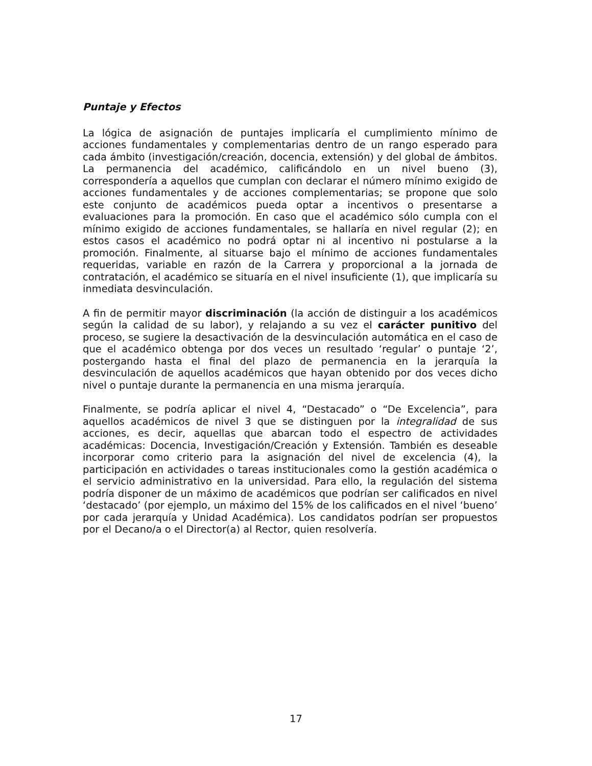Puntaje y Efectos
La lógica de asignación de puntajes implicaría el cumplimiento mínimo de acciones fundamentales y complementarias dentro de un rango esperado para cada ámbito (investigación/creación, docencia, extensión) y del global de ámbitos. La permanencia del académico, calificándolo en un nivel bueno (3), correspondería a aquellos que cumplan con declarar el número mínimo exigido de acciones fundamentales y de acciones complementarias; se propone que solo este conjunto de académicos pueda optar a incentivos o presentarse a evaluaciones para la promoción. En caso que el académico sólo cumpla con el mínimo exigido de acciones fundamentales, se hallaría en nivel regular (2); en estos casos el académico no podrá optar ni al incentivo ni postularse a la promoción. Finalmente, al situarse bajo el mínimo de acciones fundamentales requeridas, variable en razón de la Carrera y proporcional a la jornada de contratación, el académico se situaría en el nivel insuficiente (1), que implicaría su inmediata desvinculación.
A fin de permitir mayor discriminación (la acción de distinguir a los académicos según la calidad de su labor), y relajando a su vez el carácter punitivo del proceso, se sugiere la desactivación de la desvinculación automática en el caso de que el académico obtenga por dos veces un resultado ‘regular’ o puntaje ‘2’, postergando hasta el final del plazo de permanencia en la jerarquía la desvinculación de aquellos académicos que hayan obtenido por dos veces dicho nivel o puntaje durante la permanencia en una misma jerarquía.
Finalmente, se podría aplicar el nivel 4, “Destacado” o “De Excelencia”, para aquellos académicos de nivel 3 que se distinguen por la integralidad de sus acciones, es decir, aquellas que abarcan todo el espectro de actividades académicas: Docencia, Investigación/Creación y Extensión. También es deseable incorporar como criterio para la asignación del nivel de excelencia (4), la participación en actividades o tareas institucionales como la gestión académica o el servicio administrativo en la universidad. Para ello, la regulación del sistema podría disponer de un máximo de académicos que podrían ser calificados en nivel ‘destacado’ (por ejemplo, un máximo del 15% de los calificados en el nivel ‘bueno’ por cada jerarquía y Unidad Académica). Los candidatos podrían ser propuestos por el Decano/a o el Director(a) al Rector, quien resolvería.
17